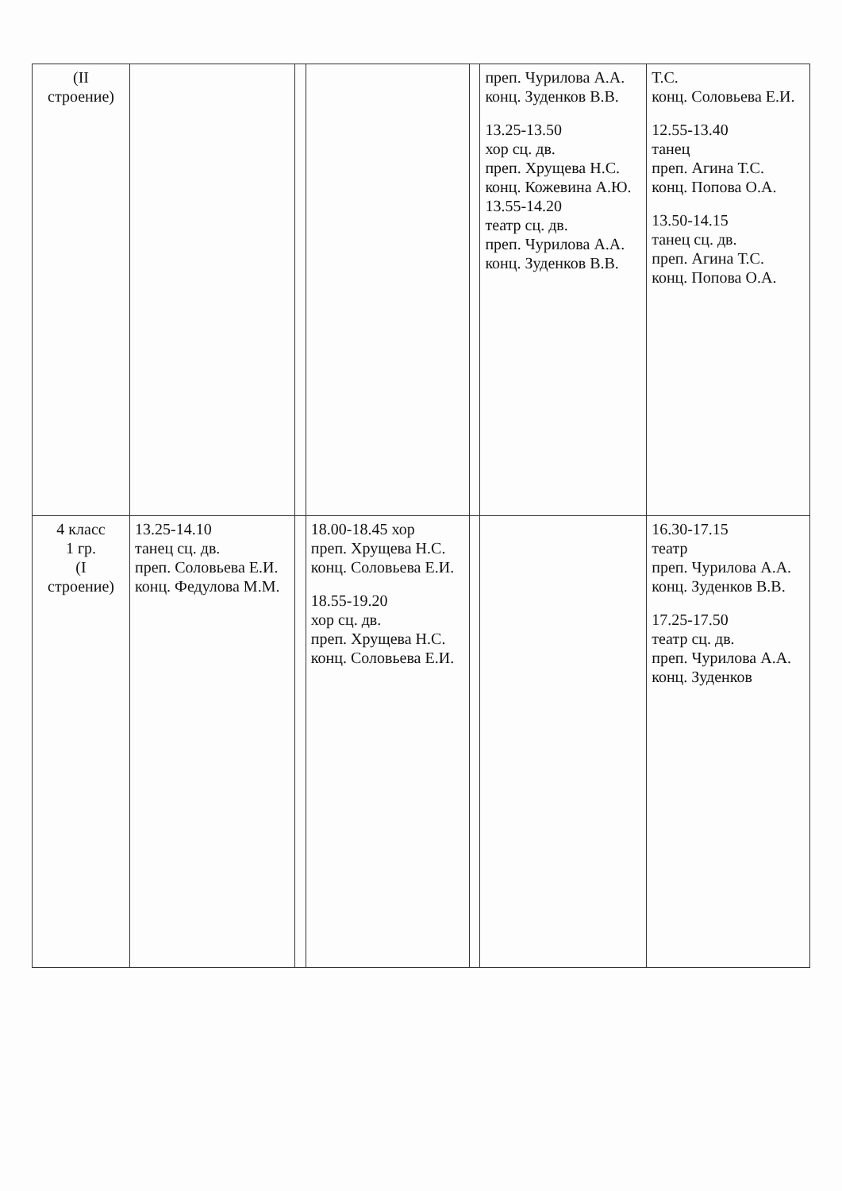| (II строение) | | | | | преп. Чурилова А.А. конц. Зуденков В.В. 13.25-13.50 хор сц. дв. преп. Хрущева Н.С. конц. Кожевина А.Ю. 13.55-14.20 театр сц. дв. преп. Чурилова А.А. конц. Зуденков В.В. | Т.С. конц. Соловьева Е.И. 12.55-13.40 танец преп. Агина Т.С. конц. Попова О.А. 13.50-14.15 танец сц. дв. преп. Агина Т.С. конц. Попова О.А. |
| 4 класс 1 гр. (I строение) | 13.25-14.10 танец сц. дв. преп. Соловьева Е.И. конц. Федулова М.М. | | 18.00-18.45 хор преп. Хрущева Н.С. конц. Соловьева Е.И. 18.55-19.20 хор сц. дв. преп. Хрущева Н.С. конц. Соловьева Е.И. | | | 16.30-17.15 театр преп. Чурилова А.А. конц. Зуденков В.В. 17.25-17.50 театр сц. дв. преп. Чурилова А.А. конц. Зуденков |